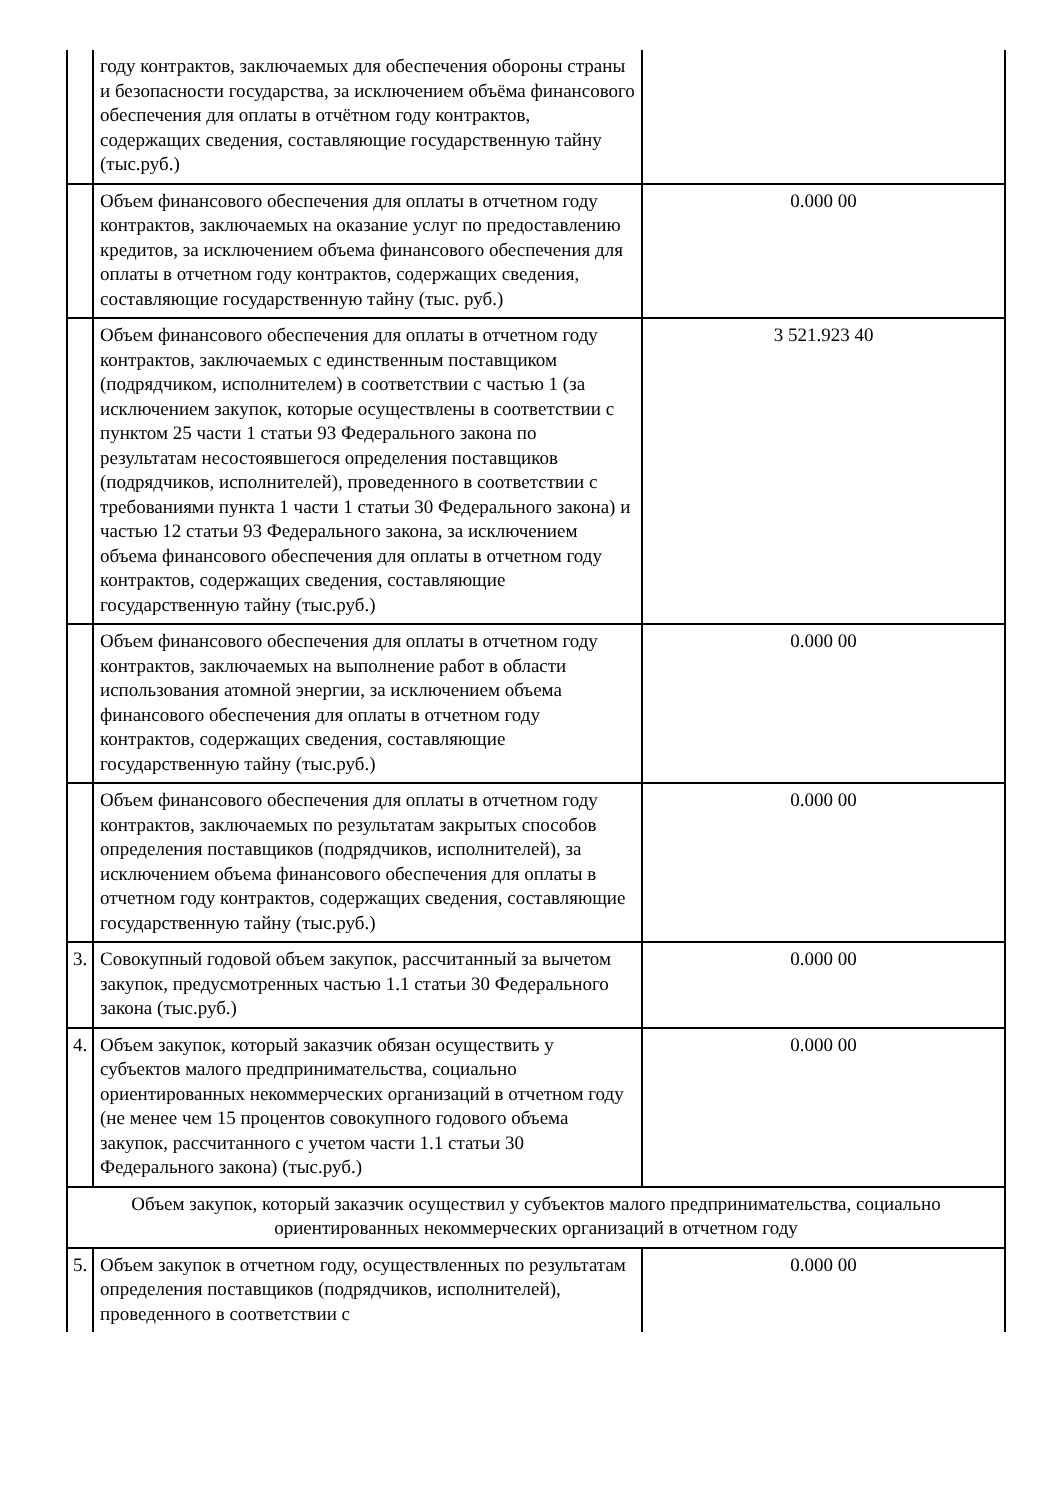| | году контрактов, заключаемых для обеспечения обороны страны и безопасности государства, за исключением объёма финансового обеспечения для оплаты в отчётном году контрактов, содержащих сведения, составляющие государственную тайну (тыс.руб.) | |
| | Объем финансового обеспечения для оплаты в отчетном году контрактов, заключаемых на оказание услуг по предоставлению кредитов, за исключением объема финансового обеспечения для оплаты в отчетном году контрактов, содержащих сведения, составляющие государственную тайну (тыс. руб.) | 0.000 00 |
| | Объем финансового обеспечения для оплаты в отчетном году контрактов, заключаемых с единственным поставщиком (подрядчиком, исполнителем) в соответствии с частью 1 (за исключением закупок, которые осуществлены в соответствии с пунктом 25 части 1 статьи 93 Федерального закона по результатам несостоявшегося определения поставщиков (подрядчиков, исполнителей), проведенного в соответствии с требованиями пункта 1 части 1 статьи 30 Федерального закона) и частью 12 статьи 93 Федерального закона, за исключением объема финансового обеспечения для оплаты в отчетном году контрактов, содержащих сведения, составляющие государственную тайну (тыс.руб.) | 3 521.923 40 |
| | Объем финансового обеспечения для оплаты в отчетном году контрактов, заключаемых на выполнение работ в области использования атомной энергии, за исключением объема финансового обеспечения для оплаты в отчетном году контрактов, содержащих сведения, составляющие государственную тайну (тыс.руб.) | 0.000 00 |
| | Объем финансового обеспечения для оплаты в отчетном году контрактов, заключаемых по результатам закрытых способов определения поставщиков (подрядчиков, исполнителей), за исключением объема финансового обеспечения для оплаты в отчетном году контрактов, содержащих сведения, составляющие государственную тайну (тыс.руб.) | 0.000 00 |
| 3. | Совокупный годовой объем закупок, рассчитанный за вычетом закупок, предусмотренных частью 1.1 статьи 30 Федерального закона (тыс.руб.) | 0.000 00 |
| 4. | Объем закупок, который заказчик обязан осуществить у субъектов малого предпринимательства, социально ориентированных некоммерческих организаций в отчетном году (не менее чем 15 процентов совокупного годового объема закупок, рассчитанного с учетом части 1.1 статьи 30 Федерального закона) (тыс.руб.) | 0.000 00 |
| Объем закупок, который заказчик осуществил у субъектов малого предпринимательства, социально ориентированных некоммерческих организаций в отчетном году | | |
| 5. | Объем закупок в отчетном году, осуществленных по результатам определения поставщиков (подрядчиков, исполнителей), проведенного в соответствии с | 0.000 00 |